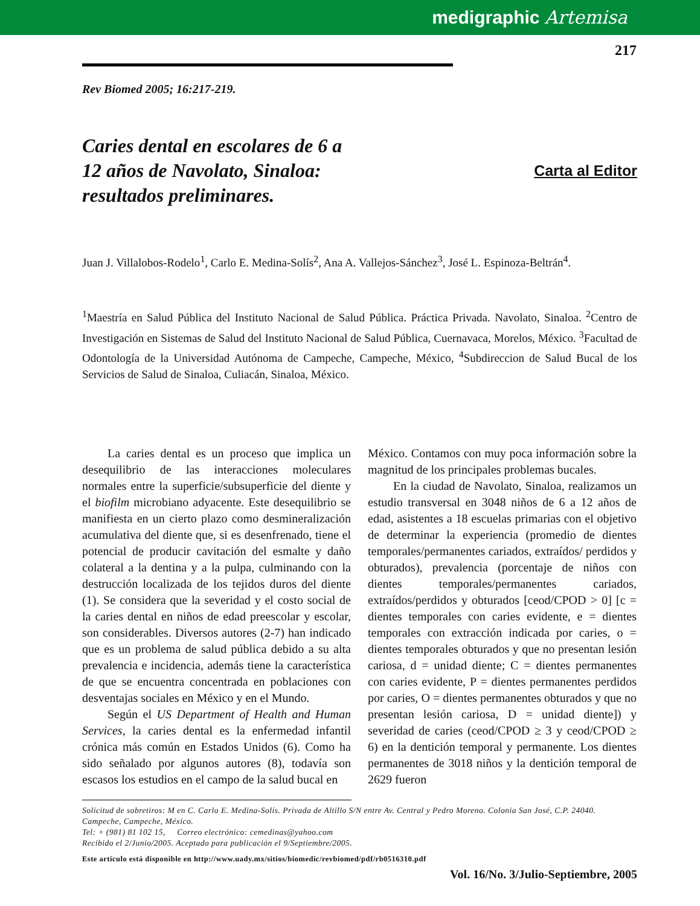medigraphic Artemisa
217
Rev Biomed 2005; 16:217-219.
Caries dental en escolares de 6 a 12 años de Navolato, Sinaloa: resultados preliminares.
Carta al Editor
Juan J. Villalobos-Rodelo<sup>1</sup>, Carlo E. Medina-Solís<sup>2</sup>, Ana A. Vallejos-Sánchez<sup>3</sup>, José L. Espinoza-Beltrán<sup>4</sup>.
<sup>1</sup> Maestría en Salud Pública del Instituto Nacional de Salud Pública. Práctica Privada. Navolato, Sinaloa. <sup>2</sup>Centro de Investigación en Sistemas de Salud del Instituto Nacional de Salud Pública, Cuernavaca, Morelos, México. <sup>3</sup>Facultad de Odontología de la Universidad Autónoma de Campeche, Campeche, México, <sup>4</sup>Subdireccion de Salud Bucal de los Servicios de Salud de Sinaloa, Culiacán, Sinaloa, México.
La caries dental es un proceso que implica un desequilibrio de las interacciones moleculares normales entre la superficie/subsuperficie del diente y el biofilm microbiano adyacente. Este desequilibrio se manifiesta en un cierto plazo como desmineralización acumulativa del diente que, si es desenfrenado, tiene el potencial de producir cavitación del esmalte y daño colateral a la dentina y a la pulpa, culminando con la destrucción localizada de los tejidos duros del diente (1). Se considera que la severidad y el costo social de la caries dental en niños de edad preescolar y escolar, son considerables. Diversos autores (2-7) han indicado que es un problema de salud pública debido a su alta prevalencia e incidencia, además tiene la característica de que se encuentra concentrada en poblaciones con desventajas sociales en México y en el Mundo.
Según el US Department of Health and Human Services, la caries dental es la enfermedad infantil crónica más común en Estados Unidos (6). Como ha sido señalado por algunos autores (8), todavía son escasos los estudios en el campo de la salud bucal en
México. Contamos con muy poca información sobre la magnitud de los principales problemas bucales.
En la ciudad de Navolato, Sinaloa, realizamos un estudio transversal en 3048 niños de 6 a 12 años de edad, asistentes a 18 escuelas primarias con el objetivo de determinar la experiencia (promedio de dientes temporales/permanentes cariados, extraídos/ perdidos y obturados), prevalencia (porcentaje de niños con dientes temporales/permanentes cariados, extraídos/perdidos y obturados [ceod/CPOD > 0] [c = dientes temporales con caries evidente, e = dientes temporales con extracción indicada por caries, o = dientes temporales obturados y que no presentan lesión cariosa, d = unidad diente; C = dientes permanentes con caries evidente, P = dientes permanentes perdidos por caries, O = dientes permanentes obturados y que no presentan lesión cariosa, D = unidad diente]) y severidad de caries (ceod/CPOD ≥ 3 y ceod/CPOD ≥ 6) en la dentición temporal y permanente. Los dientes permanentes de 3018 niños y la dentición temporal de 2629 fueron
Solicitud de sobretiros: M en C. Carlo E. Medina-Solís. Privada de Altillo S/N entre Av. Central y Pedro Moreno. Colonia San José, C.P. 24040. Campeche, Campeche, México.
Tel: + (981) 81 102 15, Correo electrónico: cemedinas@yahoo.com
Recibido el 2/Junio/2005. Aceptado para publicación el 9/Septiembre/2005.
Este artículo está disponible en http://www.uady.mx/sitios/biomedic/revbiomed/pdf/rb0516310.pdf
Vol. 16/No. 3/Julio-Septiembre, 2005